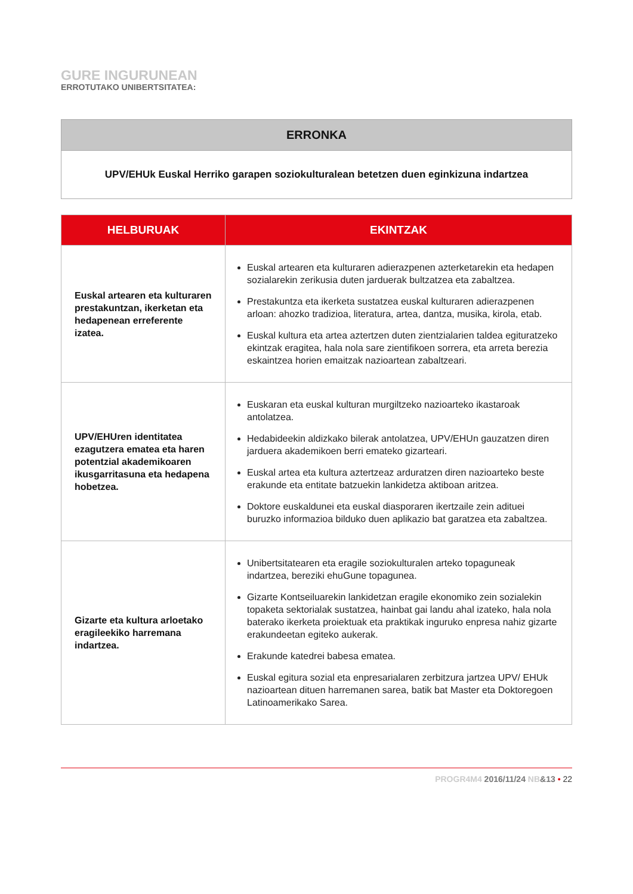GURE INGURUNEAN
ERROTUTAKO UNIBERTSITATEA:
ERRONKA
UPV/EHUk Euskal Herriko garapen soziokulturalean betetzen duen eginkizuna indartzea
| HELBURUAK | EKINTZAK |
| --- | --- |
| Euskal artearen eta kulturaren prestakuntzan, ikerketan eta hedapenean erreferente izatea. | Euskal artearen eta kulturaren adierazpenen azterketarekin eta hedapen sozialarekin zerikusia duten jarduerak bultzatzea eta zabaltzea. Prestakuntza eta ikerketa sustatzea euskal kulturaren adierazpenen arloan: ahozko tradizioa, literatura, artea, dantza, musika, kirola, etab. Euskal kultura eta artea aztertzen duten zientzialarien taldea egituratzeko ekintzak eragitea, hala nola sare zientifikoen sorrera, eta arreta berezia eskaintzea horien emaitzak nazioartean zabaltzeari. |
| UPV/EHUren identitatea ezagutzera ematea eta haren potentzial akademikoaren ikusgarritasuna eta hedapena hobetzea. | Euskaran eta euskal kulturan murgiltzeko nazioarteko ikastaroak antolatzea. Hedabideekin aldizkako bilerak antolatzea, UPV/EHUn gauzatzen diren jarduera akademikoen berri emateko gizarteari. Euskal artea eta kultura aztertzeaz arduratzen diren nazioarteko beste erakunde eta entitate batzuekin lankidetza aktiboan aritzea. Doktore euskaldunei eta euskal diasporaren ikertzaile zein adituei buruzko informazioa bilduko duen aplikazio bat garatzea eta zabaltzea. |
| Gizarte eta kultura arloetako eragileekiko harremana indartzea. | Unibertsitatearen eta eragile soziokulturalen arteko topaguneak indartzea, bereziki ehuGune topagunea. Gizarte Kontseiluarekin lankidetzan eragile ekonomiko zein sozialekin topaketa sektorialak sustatzea, hainbat gai landu ahal izateko, hala nola baterako ikerketa proiektuak eta praktikak inguruko enpresa nahiz gizarte erakundeetan egiteko aukerak. Erakunde katedrei babesa ematea. Euskal egitura sozial eta enpresarialaren zerbitzura jartzea UPV/ EHUk nazioartean dituen harremanen sarea, batik bat Master eta Doktoregoen Latinoamerikako Sarea. |
PROGR4M4 2016/11/24 NB&13 • 22